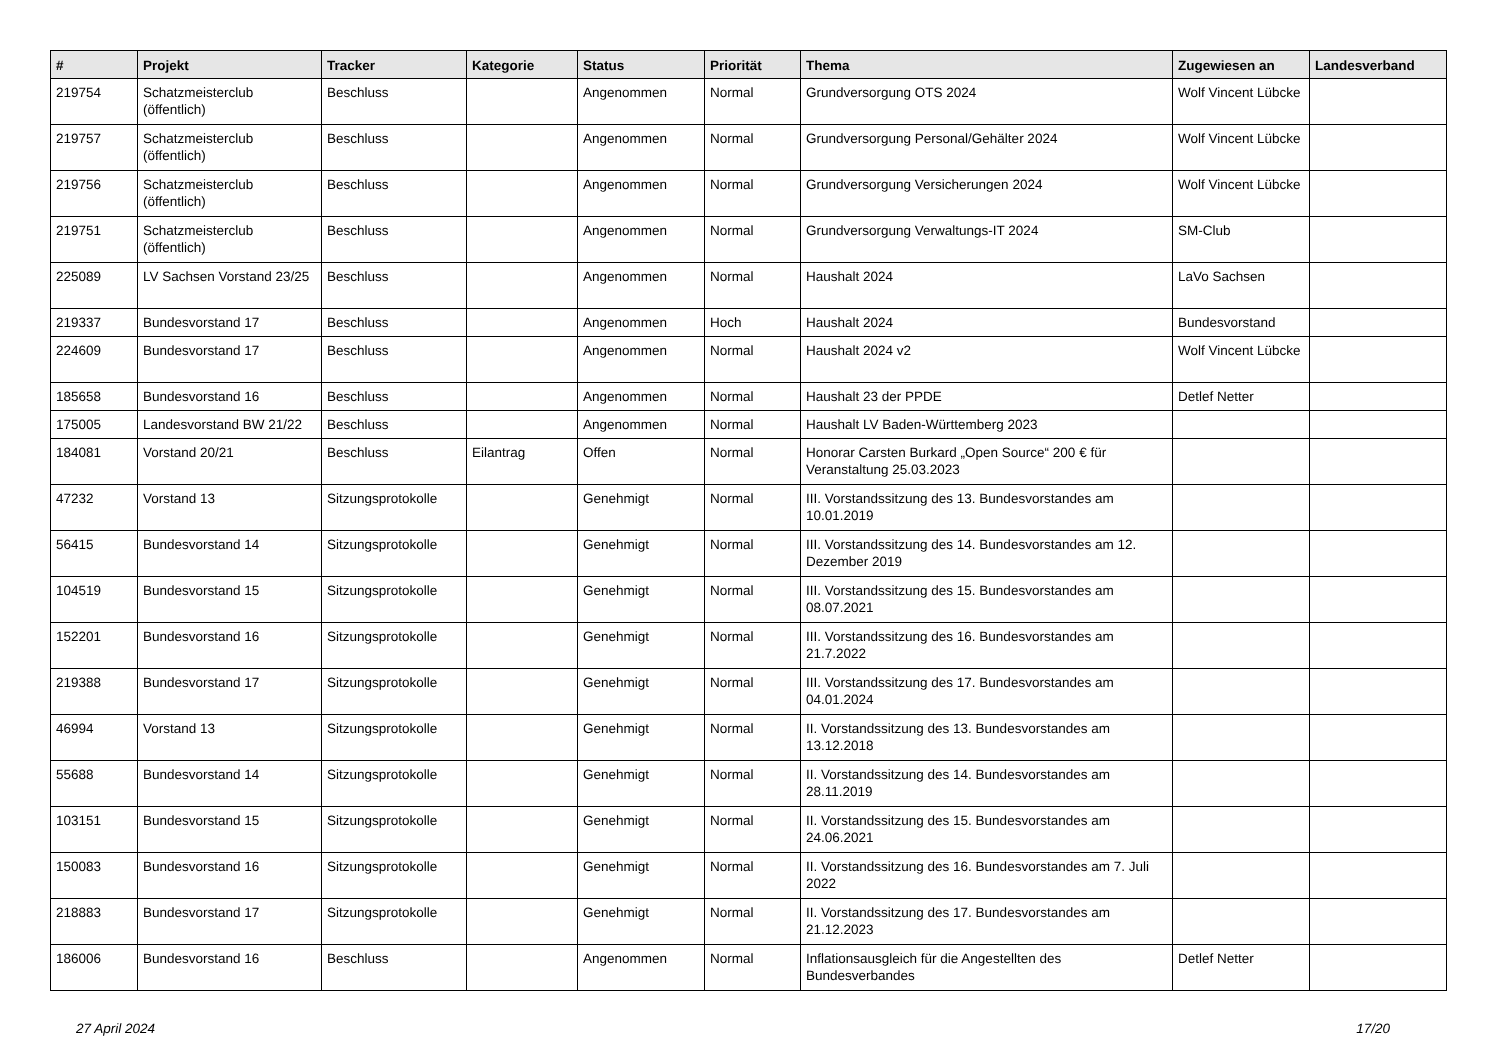| # | Projekt | Tracker | Kategorie | Status | Priorität | Thema | Zugewiesen an | Landesverband |
| --- | --- | --- | --- | --- | --- | --- | --- | --- |
| 219754 | Schatzmeisterclub (öffentlich) | Beschluss | | Angenommen | Normal | Grundversorgung OTS 2024 | Wolf Vincent Lübcke | |
| 219757 | Schatzmeisterclub (öffentlich) | Beschluss | | Angenommen | Normal | Grundversorgung Personal/Gehälter 2024 | Wolf Vincent Lübcke | |
| 219756 | Schatzmeisterclub (öffentlich) | Beschluss | | Angenommen | Normal | Grundversorgung Versicherungen 2024 | Wolf Vincent Lübcke | |
| 219751 | Schatzmeisterclub (öffentlich) | Beschluss | | Angenommen | Normal | Grundversorgung Verwaltungs-IT 2024 | SM-Club | |
| 225089 | LV Sachsen Vorstand 23/25 | Beschluss | | Angenommen | Normal | Haushalt 2024 | LaVo Sachsen | |
| 219337 | Bundesvorstand 17 | Beschluss | | Angenommen | Hoch | Haushalt 2024 | Bundesvorstand | |
| 224609 | Bundesvorstand 17 | Beschluss | | Angenommen | Normal | Haushalt 2024 v2 | Wolf Vincent Lübcke | |
| 185658 | Bundesvorstand 16 | Beschluss | | Angenommen | Normal | Haushalt 23 der PPDE | Detlef Netter | |
| 175005 | Landesvorstand BW 21/22 | Beschluss | | Angenommen | Normal | Haushalt LV Baden-Württemberg 2023 | | |
| 184081 | Vorstand 20/21 | Beschluss | Eilantrag | Offen | Normal | Honorar Carsten Burkard „Open Source“ 200 € für Veranstaltung 25.03.2023 | | |
| 47232 | Vorstand 13 | Sitzungsprotokolle | | Genehmigt | Normal | III. Vorstandssitzung des 13. Bundesvorstandes am 10.01.2019 | | |
| 56415 | Bundesvorstand 14 | Sitzungsprotokolle | | Genehmigt | Normal | III. Vorstandssitzung des 14. Bundesvorstandes am 12. Dezember 2019 | | |
| 104519 | Bundesvorstand 15 | Sitzungsprotokolle | | Genehmigt | Normal | III. Vorstandssitzung des 15. Bundesvorstandes am 08.07.2021 | | |
| 152201 | Bundesvorstand 16 | Sitzungsprotokolle | | Genehmigt | Normal | III. Vorstandssitzung des 16. Bundesvorstandes am 21.7.2022 | | |
| 219388 | Bundesvorstand 17 | Sitzungsprotokolle | | Genehmigt | Normal | III. Vorstandssitzung des 17. Bundesvorstandes am 04.01.2024 | | |
| 46994 | Vorstand 13 | Sitzungsprotokolle | | Genehmigt | Normal | II. Vorstandssitzung des 13. Bundesvorstandes am 13.12.2018 | | |
| 55688 | Bundesvorstand 14 | Sitzungsprotokolle | | Genehmigt | Normal | II. Vorstandssitzung des 14. Bundesvorstandes am 28.11.2019 | | |
| 103151 | Bundesvorstand 15 | Sitzungsprotokolle | | Genehmigt | Normal | II. Vorstandssitzung des 15. Bundesvorstandes am 24.06.2021 | | |
| 150083 | Bundesvorstand 16 | Sitzungsprotokolle | | Genehmigt | Normal | II. Vorstandssitzung des 16. Bundesvorstandes am 7. Juli 2022 | | |
| 218883 | Bundesvorstand 17 | Sitzungsprotokolle | | Genehmigt | Normal | II. Vorstandssitzung des 17. Bundesvorstandes am 21.12.2023 | | |
| 186006 | Bundesvorstand 16 | Beschluss | | Angenommen | Normal | Inflationsausgleich für die Angestellten des Bundesverbandes | Detlef Netter | |
27 April 2024 17/20